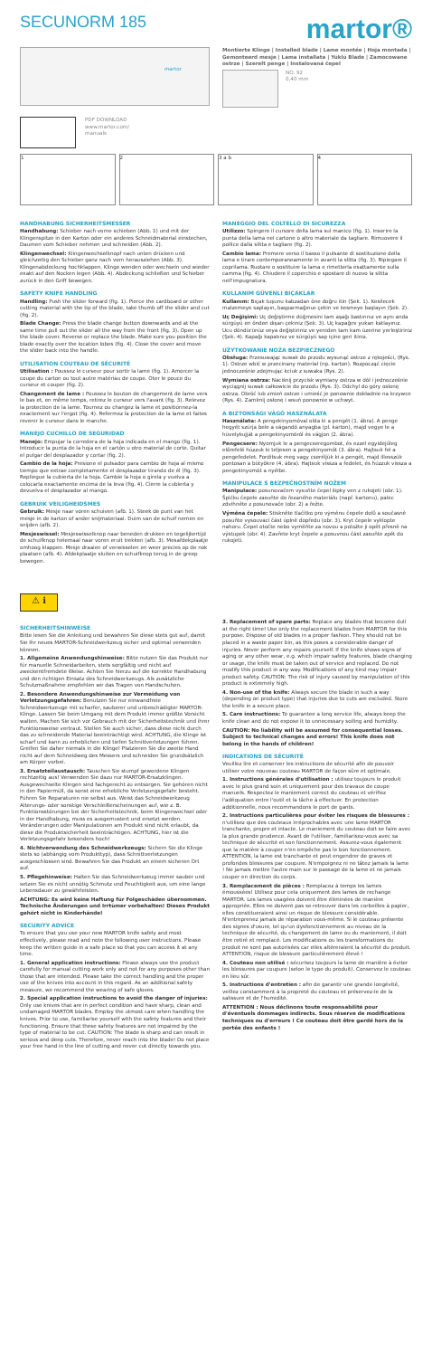SECUNORM 185
martor®
martor
PDF DOWNLOAD
www.martor.com/
manuals
Montierte Klinge | Installed blade | Lame montée | Hoja montada | Gemonteerd mesje | Lama installata | Yüklü Blade | Zamocowane ostrze | Szerelt penge | Instalovaná čepel
NO. 92
0,40 mm
1 2 3 a b 4
HANDHABUNG SICHERHEITSMESSER
Handhabung: Schieber nach vorne schieben (Abb. 1) und mit der Klingenspitze in den Karton oder ein anderes Schneidmaterial einstechen, Daumen vom Schieber nehmen und schneiden (Abb. 2).
Klingenwechsel: Klingenwechselknopf nach unten drücken und gleichzeitig den Schieber ganz nach vorn herausziehen (Abb. 3). Klingenabdeckung hochklappen. Klinge wenden oder wechseln und wieder exakt auf den Nocken legen (Abb. 4). Abdeckung schließen und Schieber zurück in den Griff bewegen.
SAFETY KNIFE HANDLING
Handling: Push the slider forward (fig. 1). Pierce the cardboard or other cutting material with the tip of the blade, take thumb off the slider and cut (fig. 2).
Blade Change: Press the blade change button downwards and at the same time pull out the slider all the way from the front (fig. 3). Open up the blade cover. Reverse or replace the blade. Make sure you position the blade exactly over the location lobes (fig. 4). Close the cover and move the slider back into the handle.
UTILISATION COUTEAU DE SÉCURITÉ
Utilisation : Poussez le curseur pour sortir la lame (fig. 1). Amorcer la coupe du carton ou tout autre matériau de coupe. Oter le pouce du curseur et couper (fig. 2).
Changement de lame : Poussez le bouton de changement de lame vers le bas et, en même temps, retirez le curseur vers l'avant (fig. 3). Relevez la protection de la lame. Tournez ou changez la lame et positionnez-la exactement sur l'ergot (fig. 4). Refermez la protection de la lame et faites revenir le curseur dans le manche.
MANEJO CUCHILLO DE SEGURIDAD
Manejo: Empujar la corredera de la hoja indicada en el mango (fig. 1). Introducir la punta de la hoja en el cartón u otro material de corte. Quitar el pulgar del desplazador y cortar (fig. 2).
Cambio de la hoja: Presione el pulsador para cambio de hoja al mismo tiempo que extrae completamente el desplazador tirando de él (fig. 3). Repliegue la cubierta de la hoja. Cambie la hoja o gírela y vuelva a colocarla exactamente encima de la leva (fig. 4). Cierre la cubierta y devuelva el desplazador al mango.
GEBRUIK VEILIGHEIDSMES
Gebruik: Mesje naar voren schuiven (afb. 1). Steek de punt van het mesje in de karton of ander snijmateriaal. Duim van de schuif nemen en snijden (afb. 2).
Mesjeswissel: Mesjeswisselknop naar beneden drukken en tegelijkertijd de schuifknop helemaal naar voren eruit trekken (afb. 3). Mesafdekplaatje omhoog klappen. Mesje draaien of verwisselen en weer precies op de nok plaatsen (afb. 4). Afdekplaatje sluiten en schuifknop terug in de greep bewegen.
MANEGGIO DEL COLTELLO DI SICUREZZA
Utilizzo: Spingere il cursore della lama sul manico (fig. 1). Inserire la punta della lama nel cartone o altro materiale da tagliare. Rimuovere il pollice dalla slitta e tagliare (fig. 2).
Cambio lama: Premere verso il basso il pulsante di sostituzione della lama e tirare contemporaneamente in avanti la slitta (fig. 3). Ripiegare il coprilama. Ruotare o sostituire la lama e rimetterla esattamente sulla camma (fig. 4). Chiudere il coperchio e spostare di nuovo la slitta nell'impugnatura.
KULLANIM GÜVENLI BIÇAKLAR
Kullanım: Bıçak tuşunu kabzadan öne doğru itin (Şek. 1). Kesilecek malzemeye saplayın, başparmağınızı çekin ve kesmeye başlayın (Şek. 2).
Uç Değişimi: Uç değiştirme düğmesini tam aşağı bastırınız ve aynı anda sürgüyü en önden dışarı çekiniz (Şek. 3). Uç kapağını yukarı katlayınız. Ucu döndürünüz veya değiştiriniz ve yeniden tam kam üzerine yerleştiriniz (Şek. 4). Kapağı kapatınız ve sürgüyü sap içine geri itiniz.
UŻYTKOWANIE NOŻA BEZPIECZNEGO
Obsługa: Przesuwając suwak do przodu wysunąć ostrze z rękojeści, (Rys. 1). Ostrze wbić w przecinany materiał (np. karton). Rozpocząć cięcie jednocześnie zdejmując kciuk z suwaka (Rys. 2).
Wymiana ostrza: Naciśnij przycisk wymiany ostrza w dół i jednocześnie wyciągnij suwak całkowicie do przodu (Rys. 3). Odchyl do góry osłonę ostrza. Obróć lub zmień ostrze i umieść je ponownie dokładnie na krzywce (Rys. 4). Zamknij osłonę i wsuń ponownie w uchwyt.
A BIZTONSÁGI VÁGÓ HASZNÁLATA
Használata: A pengekinyomóval olda ki a pengét (1. ábra). A penge hegyét szúrja bele a vágandó anyagba (pl. karton), majd vegye le a hüvelykujját a pengekinyomóról és vágjon (2. ábra).
Pengecsere: Nyomjuk le a pengecseregombot, és ezzel egyidejűleg előrefelé húzzuk ki teljesen a pengekinyomót (3. ábra). Hajtsuk fel a pengefedelet. Fordítsuk meg vagy cseréljük ki a pengét, majd illesszük pontosan a bütyökre (4. ábra). Hajtsuk vissza a fedelet, és húzzuk vissza a pengekinyomót a nyélbe.
MANIPULACE S BEZPEČNOSTNÍM NOŽEM
Manipulace: posunovačem vysuňte čepel šipky ven z rukojeti (obr. 1). Špičku čepele zasuňte do řezaného materiálu (např. kartonu), palec zdvihněte z posunovače (obr. 2) a řežte.
Výměna čepele: Stiskněte tlačítko pro výměnu čepele dolů a současně posuňte vysouvací část úplně dopředu (obr. 3). Kryt čepele vyklopte nahoru. Čepel otočte nebo vyměňte za novou a položte ji opět přesně na výstupek (obr. 4). Zavřete kryt čepele a posuvnou část zasuňte zpět do rukojeti.
⚠ ℹ
SICHERHEITSHINWEISE
Bitte lesen Sie die Anleitung und bewahren Sie diese stets gut auf, damit Sie Ihr neues MARTOR-Schneidwerkzeug sicher und optimal verwenden können.
1. Allgemeine Anwendungshinweise: Bitte nutzen Sie das Produkt nur für manuelle Schneidarbeiten, stets sorgfältig und nicht auf zweckentfremdete Weise. Achten Sie hierzu auf die korrekte Handhabung und den richtigen Einsatz des Schneidwerkzeugs. Als zusätzliche Schutzmaßnahme empfehlen wir das Tragen von Handschuhen.
2. Besondere Anwendungshinweise zur Vermeidung von Verletzungsgefahren: Benutzen Sie nur einwandfreie Schneidwerkzeuge mit scharfer, sauberer und unbeschädigter MARTOR-Klinge. Lassen Sie beim Umgang mit dem Produkt immer größte Vorsicht walten. Machen Sie sich vor Gebrauch mit der Sicherheitstechnik und ihrer Funktionsweise vertraut. Stellen Sie auch sicher, dass diese nicht durch das zu schneidende Material beeinträchtigt wird. ACHTUNG, die Klinge ist scharf und kann zu erheblichen und tiefen Schnittverletzungen führen. Greifen Sie daher niemals in die Klinge! Platzieren Sie die zweite Hand nicht auf dem Schneidweg des Messers und schneiden Sie grundsätzlich am Körper vorbei.
3. Ersatzteilaustausch: Tauschen Sie stumpf gewordene Klingen rechtzeitig aus! Verwenden Sie dazu nur MARTOR-Ersatzklingen. Ausgewechselte Klingen sind fachgerecht zu entsorgen. Sie gehören nicht in den Papiermüll, da sonst eine erhebliche Verletzungsgefahr besteht. Führen Sie Reparaturen nie selbst aus. Weist das Schneidwerkzeug Alterungs- oder sonstige Verschleißerscheinungen auf, wie z. B. Funktionsstörungen bei der Sicherheitstechnik, beim Klingenwechsel oder in der Handhabung, muss es ausgemustert und ersetzt werden. Veränderungen oder Manipulationen am Produkt sind nicht erlaubt, da diese die Produktsicherheit beeinträchtigen. ACHTUNG, hier ist die Verletzungsgefahr besonders hoch!
4. Nichtverwendung des Schneidwerkzeugs: Sichern Sie die Klinge stets so (abhängig vom Produkttyp), dass Schnittverletzungen ausgeschlossen sind. Bewahren Sie das Produkt an einem sicheren Ort auf.
5. Pflegehinweise: Halten Sie das Schneidwerkzeug immer sauber und setzen Sie es nicht unnötig Schmutz und Feuchtigkeit aus, um eine lange Lebensdauer zu gewährleisten.
ACHTUNG: Es wird keine Haftung für Folgeschäden übernommen. Technische Änderungen und Irrtümer vorbehalten! Dieses Produkt gehört nicht in Kinderhände!
SECURITY ADVICE
To ensure that you use your new MARTOR knife safely and most effectively, please read and note the following user instructions. Please keep the written guide in a safe place so that you can access it at any time.
1. General application instructions: Please always use the product carefully for manual cutting work only and not for any purposes other than those that are intended. Please take the correct handling and the proper use of the knives into account in this regard. As an additional safety measure, we recommend the wearing of safe gloves.
2. Special application instructions to avoid the danger of injuries: Only use knives that are in perfect condition and have sharp, clean and undamaged MARTOR blades. Employ the utmost care when handling the knives. Prior to use, familiarise yourself with the safety features and their functioning. Ensure that these safety features are not impaired by the type of material to be cut. CAUTION: The blade is sharp and can result in serious and deep cuts. Therefore, never reach into the blade! Do not place your free hand in the line of cutting and never cut directly towards you.
3. Replacement of spare parts: Replace any blades that become dull at the right time! Use only the replacement blades from MARTOR for this purpose. Dispose of old blades in a proper fashion. They should not be placed in a waste paper bin, as this poses a considerable danger of injuries. Never perform any repairs yourself. If the knife shows signs of aging or any other wear, e.g. which impair safety features, blade changing or usage, the knife must be taken out of service and replaced. Do not modify this product in any way. Modifications of any kind may impair product safety. CAUTION: The risk of injury caused by manipulation of this product is extremely high.
4. Non-use of the knife: Always secure the blade in such a way (depending on product type) that injuries due to cuts are excluded. Store the knife in a secure place.
5. Care instructions: To guarantee a long service life, always keep the knife clean and do not expose it to unnecessary soiling and humidity.
CAUTION: No liability will be assumed for consequential losses. Subject to technical changes and errors! This knife does not belong in the hands of children!
INDICATIONS DE SÉCURITÉ
Veuillez lire et conserver les instructions de sécurité afin de pouvoir utiliser votre nouveau couteau MARTOR de façon sûre et optimale.
1. Instructions générales d'utilisation : utilisez toujours le produit avec le plus grand soin et uniquement pour des travaux de coupe manuels. Respectez le maniement correct du couteau et vérifiez l'adéquation entre l'outil et la tâche à effectuer. En protection additionnelle, nous recommandons le port de gants.
2. Instructions particulières pour éviter les risques de blessures : n'utilisez que des couteaux irréprochables avec une lame MARTOR tranchante, propre et intacte. Le maniement du couteau doit se faire avec la plus grande prudence. Avant de l'utiliser, familiarisez-vous avec sa technique de sécurité et son fonctionnement. Assurez-vous également que la matière à couper n'en empêche pas le bon fonctionnement. ATTENTION, la lame est tranchante et peut engendrer de graves et profondes blessures par coupure. N'empoignez ni ne tâtez jamais la lame ! Ne jamais mettre l'autre main sur le passage de la lame et ne jamais couper en direction du corps.
3. Remplacement de pièces : Remplacez à temps les lames émoussées! Utilisez pour cela uniquement des lames de rechange MARTOR. Les lames usagées doivent être éliminées de manière appropriée. Elles ne doivent pas se retrouver dans les corbeilles à papier, elles constitueraient ainsi un risque de blessure considérable. N'entreprenez jamais de réparation vous-même. Si le couteau présente des signes d'usure, tel qu'un dysfonctionnement au niveau de la technique de sécurité, du changement de lame ou du maniement, il doit être retiré et remplacé. Les modifications ou les transformations du produit ne sont pas autorisées car elles altèreraient la sécurité du produit. ATTENTION, risque de blessure particulièrement élevé !
4. Couteau non utilisé : sécurisez toujours la lame de manière à éviter les blessures par coupure (selon le type du produit). Conservez le couteau en lieu sûr.
5. Instructions d'entretien : afin de garantir une grande longévité, veillez constamment à la propreté du couteau et préservez-le de la salissure et de l'humidité.
ATTENTION : Nous déclinons toute responsabilité pour d'éventuels dommages indirects. Sous réserve de modifications techniques ou d'erreurs ! Ce couteau doit être gardé hors de la portée des enfants !